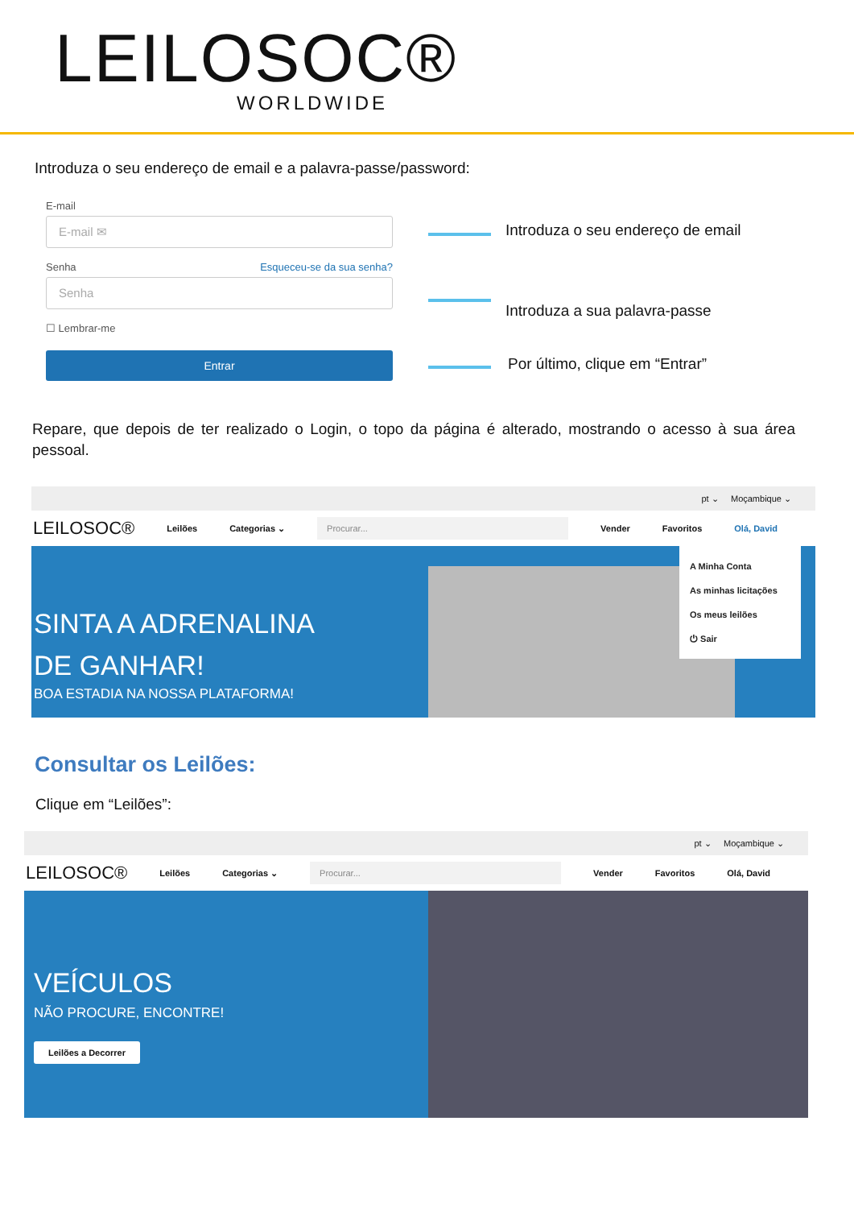LEILOSOC®
WORLDWIDE
Introduza o seu endereço de email e a palavra-passe/password:
E-mail
E-mail ✉
Senha Esqueceu-se da sua senha?
Senha
☐ Lembrar-me
Entrar
Introduza o seu endereço de email
Introduza a sua palavra-passe
Por último, clique em “Entrar”
Repare, que depois de ter realizado o Login, o topo da página é alterado, mostrando o acesso à sua área pessoal.
pt ⌄ Moçambique ⌄
LEILOSOC® Leilões Categorias ⌄ Procurar... Vender Favoritos Olá, David
SINTA A ADRENALINA
DE GANHAR!
BOA ESTADIA NA NOSSA PLATAFORMA!
A Minha Conta
As minhas licitações
Os meus leilões
⏻ Sair
Consultar os Leilões:
Clique em “Leilões”:
pt ⌄ Moçambique ⌄
LEILOSOC® Leilões Categorias ⌄ Procurar... Vender Favoritos Olá, David
VEÍCULOS
NÃO PROCURE, ENCONTRE!
Leilões a Decorrer